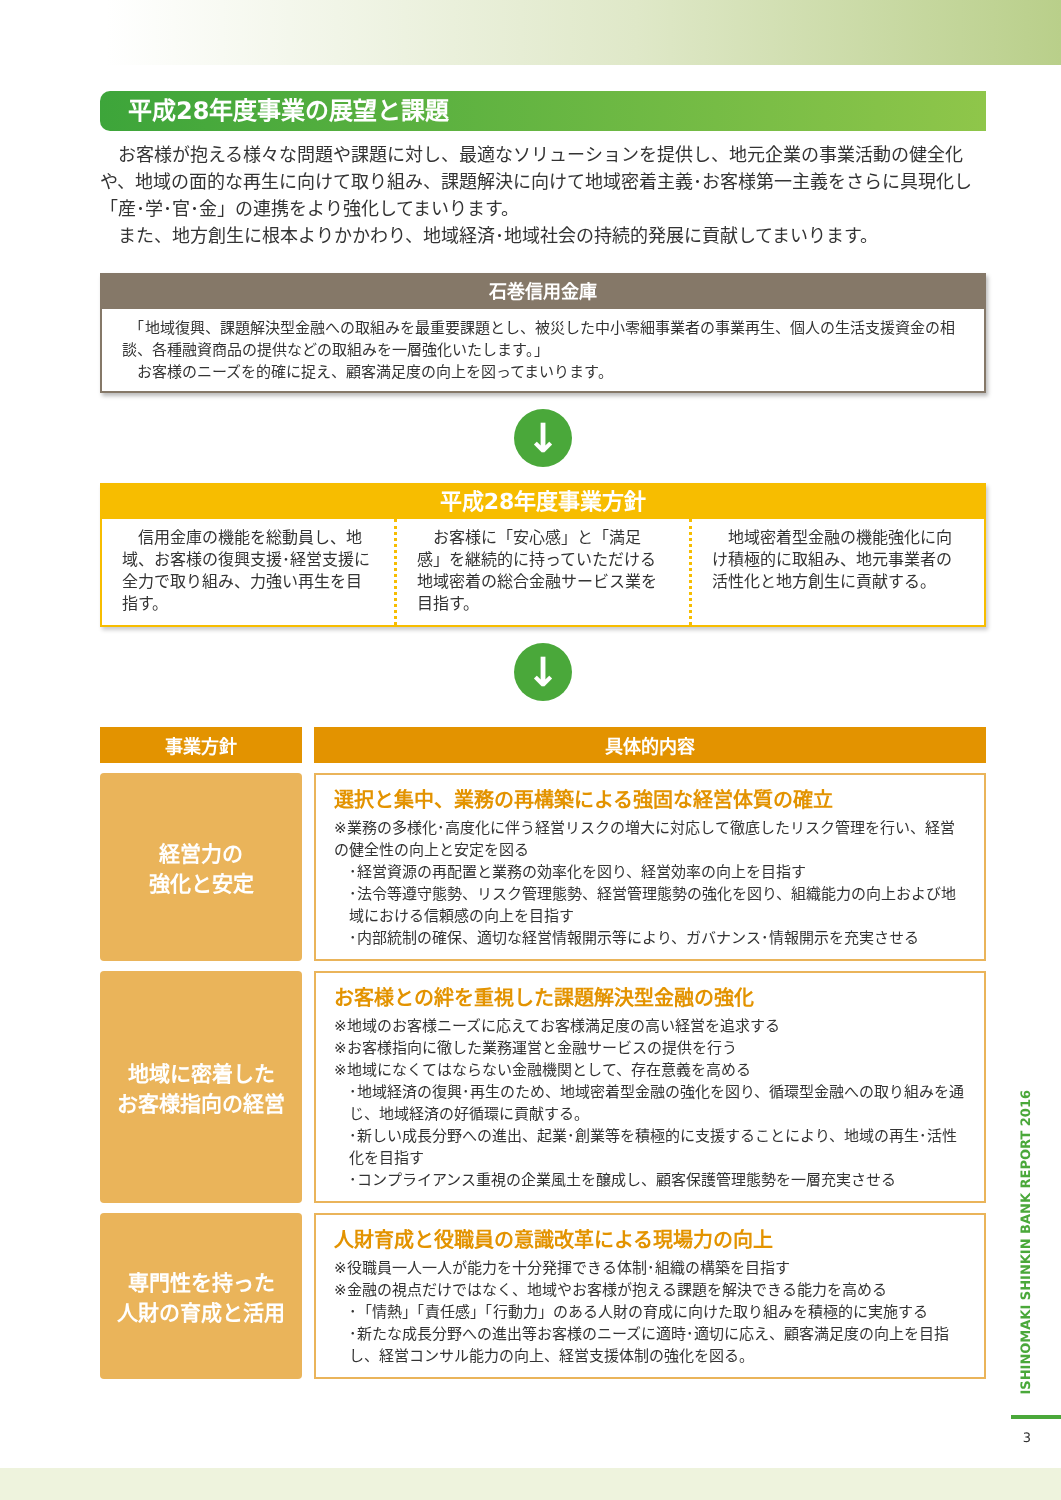平成28年度事業の展望と課題
お客様が抱える様々な問題や課題に対し、最適なソリューションを提供し、地元企業の事業活動の健全化や、地域の面的な再生に向けて取り組み、課題解決に向けて地域密着主義･お客様第一主義をさらに具現化し「産･学･官･金」の連携をより強化してまいります。
また、地方創生に根本よりかかわり、地域経済･地域社会の持続的発展に貢献してまいります。
石巻信用金庫
　「地域復興、課題解決型金融への取組みを最重要課題とし、被災した中小零細事業者の事業再生、個人の生活支援資金の相談、各種融資商品の提供などの取組みを一層強化いたします。」
　お客様のニーズを的確に捉え、顧客満足度の向上を図ってまいります。
↓
平成28年度事業方針
信用金庫の機能を総動員し、地域、お客様の復興支援･経営支援に全力で取り組み、力強い再生を目指す。
お客様に「安心感」と「満足感」を継続的に持っていただける地域密着の総合金融サービス業を目指す。
地域密着型金融の機能強化に向け積極的に取組み、地元事業者の活性化と地方創生に貢献する。
↓
| 事業方針 | | 具体的内容 |
| 経営力の 強化と安定 | | 選択と集中、業務の再構築による強固な経営体質の確立 ※業務の多様化･高度化に伴う経営リスクの増大に対応して徹底したリスク管理を行い、経営の健全性の向上と安定を図る ･経営資源の再配置と業務の効率化を図り、経営効率の向上を目指す ･法令等遵守態勢、リスク管理態勢、経営管理態勢の強化を図り、組織能力の向上および地域における信頼感の向上を目指す ･内部統制の確保、適切な経営情報開示等により、ガバナンス･情報開示を充実させる |
| 地域に密着した お客様指向の経営 | | お客様との絆を重視した課題解決型金融の強化 ※地域のお客様ニーズに応えてお客様満足度の高い経営を追求する ※お客様指向に徹した業務運営と金融サービスの提供を行う ※地域になくてはならない金融機関として、存在意義を高める ･地域経済の復興･再生のため、地域密着型金融の強化を図り、循環型金融への取り組みを通じ、地域経済の好循環に貢献する。 ･新しい成長分野への進出、起業･創業等を積極的に支援することにより、地域の再生･活性化を目指す ･コンプライアンス重視の企業風土を醸成し、顧客保護管理態勢を一層充実させる |
| 専門性を持った 人財の育成と活用 | | 人財育成と役職員の意識改革による現場力の向上 ※役職員一人一人が能力を十分発揮できる体制･組織の構築を目指す ※金融の視点だけではなく、地域やお客様が抱える課題を解決できる能力を高める ･「情熱」「責任感」「行動力」のある人財の育成に向けた取り組みを積極的に実施する ･新たな成長分野への進出等お客様のニーズに適時･適切に応え、顧客満足度の向上を目指し、経営コンサル能力の向上、経営支援体制の強化を図る。 |
ISHINOMAKI SHINKIN BANK REPORT 2016
3